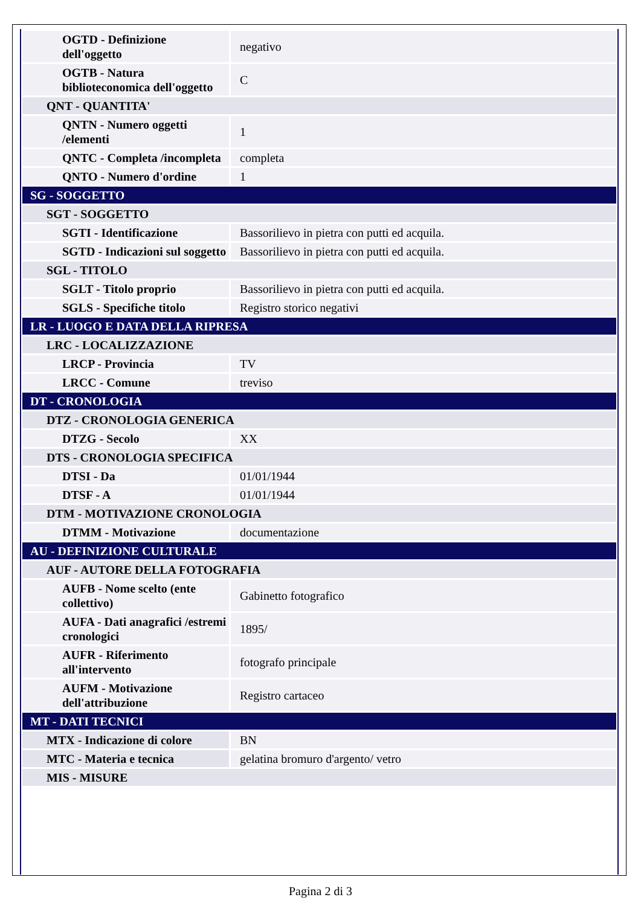| OGTD - Definizione dell'oggetto | negativo |
| OGTB - Natura biblioteconomica dell'oggetto | C |
| QNT - QUANTITA' | |
| QNTN - Numero oggetti /elementi | 1 |
| QNTC - Completa /incompleta | completa |
| QNTO - Numero d'ordine | 1 |
| SG - SOGGETTO | |
| SGT - SOGGETTO | |
| SGTI - Identificazione | Bassorilievo in pietra con putti ed acquila. |
| SGTD - Indicazioni sul soggetto | Bassorilievo in pietra con putti ed acquila. |
| SGL - TITOLO | |
| SGLT - Titolo proprio | Bassorilievo in pietra con putti ed acquila. |
| SGLS - Specifiche titolo | Registro storico negativi |
| LR - LUOGO E DATA DELLA RIPRESA | |
| LRC - LOCALIZZAZIONE | |
| LRCP - Provincia | TV |
| LRCC - Comune | treviso |
| DT - CRONOLOGIA | |
| DTZ - CRONOLOGIA GENERICA | |
| DTZG - Secolo | XX |
| DTS - CRONOLOGIA SPECIFICA | |
| DTSI - Da | 01/01/1944 |
| DTSF - A | 01/01/1944 |
| DTM - MOTIVAZIONE CRONOLOGIA | |
| DTMM - Motivazione | documentazione |
| AU - DEFINIZIONE CULTURALE | |
| AUF - AUTORE DELLA FOTOGRAFIA | |
| AUFB - Nome scelto (ente collettivo) | Gabinetto fotografico |
| AUFA - Dati anagrafici /estremi cronologici | 1895/ |
| AUFR - Riferimento all'intervento | fotografo principale |
| AUFM - Motivazione dell'attribuzione | Registro cartaceo |
| MT - DATI TECNICI | |
| MTX - Indicazione di colore | BN |
| MTC - Materia e tecnica | gelatina bromuro d'argento/ vetro |
| MIS - MISURE | |
Pagina 2 di 3